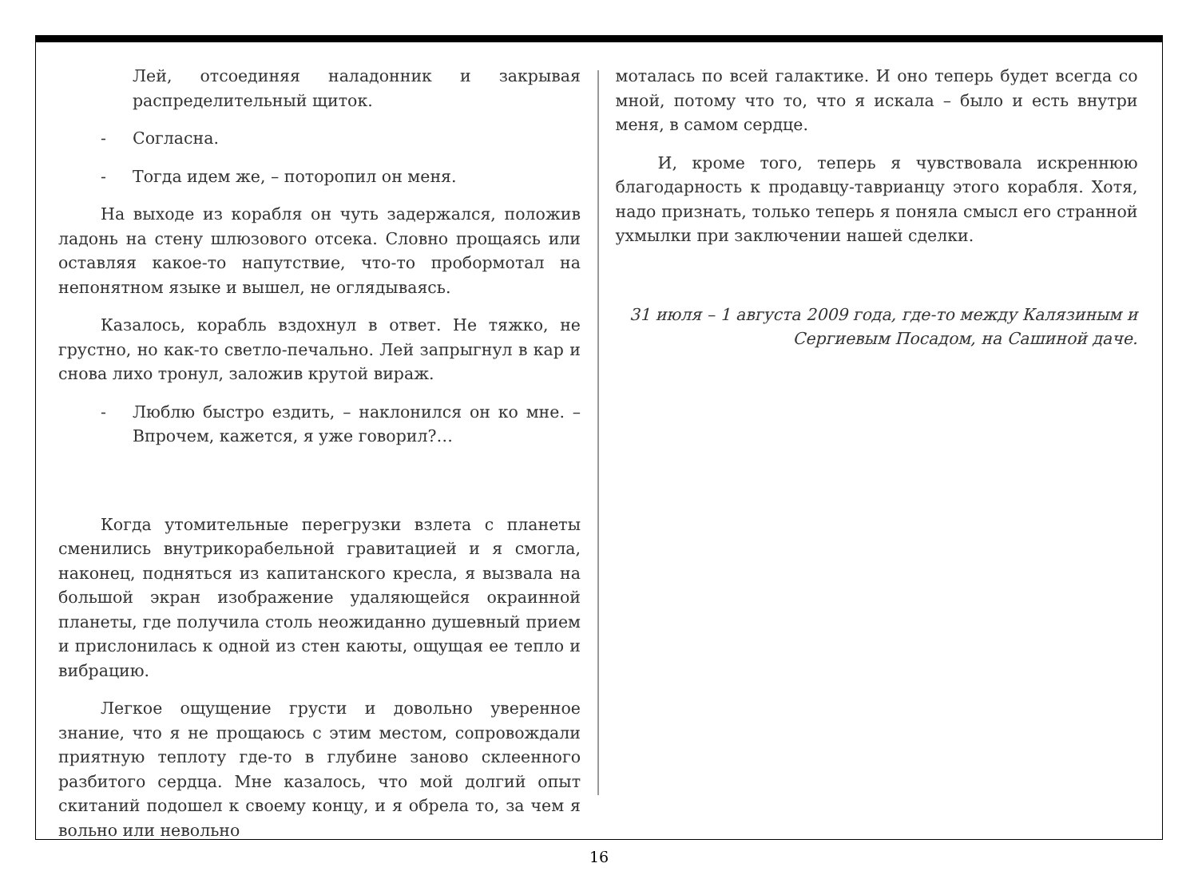Лей, отсоединяя наладонник и закрывая распределительный щиток.
- Согласна.
- Тогда идем же, – поторопил он меня.
На выходе из корабля он чуть задержался, положив ладонь на стену шлюзового отсека. Словно прощаясь или оставляя какое-то напутствие, что-то пробормотал на непонятном языке и вышел, не оглядываясь.
Казалось, корабль вздохнул в ответ. Не тяжко, не грустно, но как-то светло-печально. Лей запрыгнул в кар и снова лихо тронул, заложив крутой вираж.
- Люблю быстро ездить, – наклонился он ко мне. – Впрочем, кажется, я уже говорил?…
Когда утомительные перегрузки взлета с планеты сменились внутрикорабельной гравитацией и я смогла, наконец, подняться из капитанского кресла, я вызвала на большой экран изображение удаляющейся окраинной планеты, где получила столь неожиданно душевный прием и прислонилась к одной из стен каюты, ощущая ее тепло и вибрацию.
Легкое ощущение грусти и довольно уверенное знание, что я не прощаюсь с этим местом, сопровождали приятную теплоту где-то в глубине заново склеенного разбитого сердца. Мне казалось, что мой долгий опыт скитаний подошел к своему концу, и я обрела то, за чем я вольно или невольно
моталась по всей галактике. И оно теперь будет всегда со мной, потому что то, что я искала – было и есть внутри меня, в самом сердце.
И, кроме того, теперь я чувствовала искреннюю благодарность к продавцу-таврианцу этого корабля. Хотя, надо признать, только теперь я поняла смысл его странной ухмылки при заключении нашей сделки.
31 июля – 1 августа 2009 года, где-то между Калязиным и Сергиевым Посадом, на Сашиной даче.
16